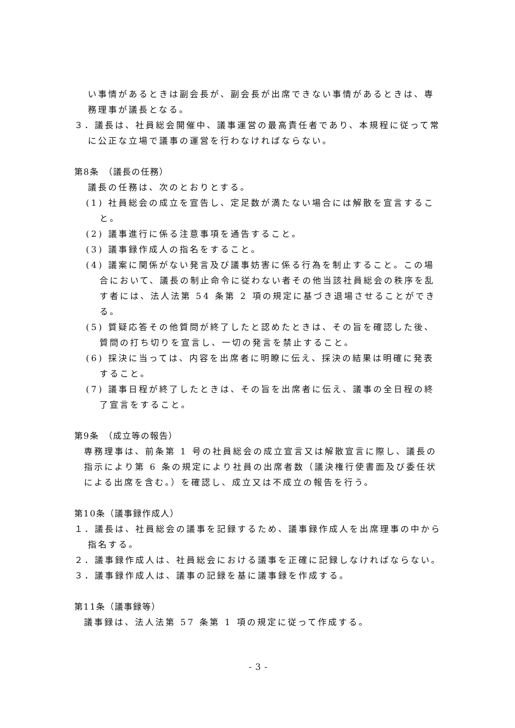い事情があるときは副会長が、副会長が出席できない事情があるときは、専務理事が議長となる。
３．議長は、社員総会開催中、議事運営の最高責任者であり、本規程に従って常に公正な立場で議事の運営を行わなければならない。
第8条　（議長の任務）
議長の任務は、次のとおりとする。
(1) 社員総会の成立を宣告し、定足数が満たない場合には解散を宣言すること。
(2) 議事進行に係る注意事項を通告すること。
(3) 議事録作成人の指名をすること。
(4) 議案に関係がない発言及び議事妨害に係る行為を制止すること。この場合において、議長の制止命令に従わない者その他当該社員総会の秩序を乱す者には、法人法第 54 条第 2 項の規定に基づき退場させることができる。
(5) 質疑応答その他質問が終了したと認めたときは、その旨を確認した後、質問の打ち切りを宣言し、一切の発言を禁止すること。
(6) 採決に当っては、内容を出席者に明瞭に伝え、採決の結果は明確に発表すること。
(7) 議事日程が終了したときは、その旨を出席者に伝え、議事の全日程の終了宣言をすること。
第9条　（成立等の報告）
専務理事は、前条第 1 号の社員総会の成立宣言又は解散宣言に際し、議長の指示により第 6 条の規定により社員の出席者数（議決権行使書面及び委任状による出席を含む。）を確認し、成立又は不成立の報告を行う。
第10条（議事録作成人）
１．議長は、社員総会の議事を記録するため、議事録作成人を出席理事の中から指名する。
２．議事録作成人は、社員総会における議事を正確に記録しなければならない。
３．議事録作成人は、議事の記録を基に議事録を作成する。
第11条（議事録等）
議事録は、法人法第 57 条第 1 項の規定に従って作成する。
- 3 -